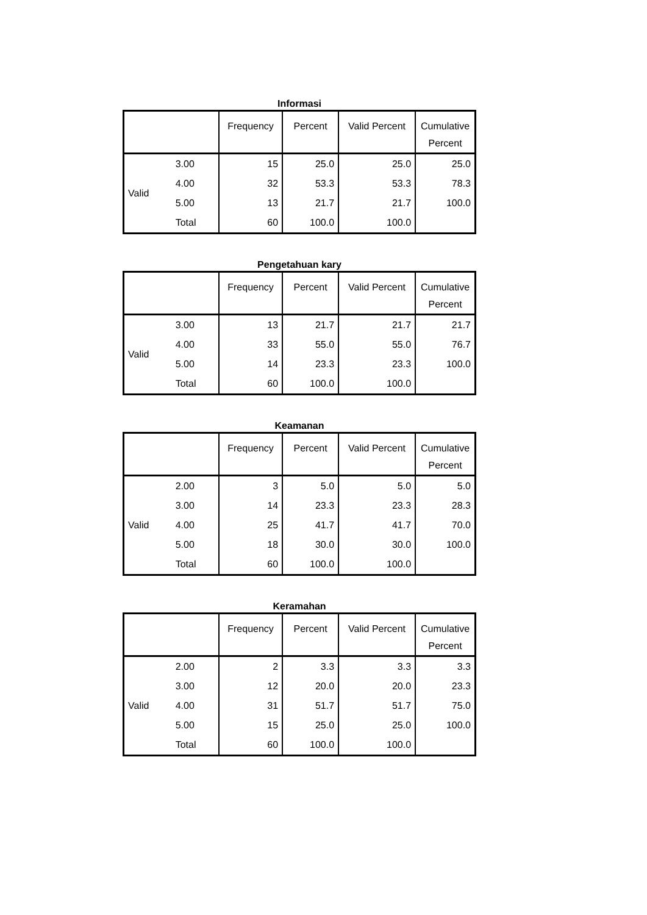Informasi
| | | Frequency | Percent | Valid Percent | Cumulative Percent |
| --- | --- | --- | --- | --- | --- |
| Valid | 3.00 | 15 | 25.0 | 25.0 | 25.0 |
| | 4.00 | 32 | 53.3 | 53.3 | 78.3 |
| | 5.00 | 13 | 21.7 | 21.7 | 100.0 |
| | Total | 60 | 100.0 | 100.0 | |
Pengetahuan kary
| | | Frequency | Percent | Valid Percent | Cumulative Percent |
| --- | --- | --- | --- | --- | --- |
| Valid | 3.00 | 13 | 21.7 | 21.7 | 21.7 |
| | 4.00 | 33 | 55.0 | 55.0 | 76.7 |
| | 5.00 | 14 | 23.3 | 23.3 | 100.0 |
| | Total | 60 | 100.0 | 100.0 | |
Keamanan
| | | Frequency | Percent | Valid Percent | Cumulative Percent |
| --- | --- | --- | --- | --- | --- |
| Valid | 2.00 | 3 | 5.0 | 5.0 | 5.0 |
| | 3.00 | 14 | 23.3 | 23.3 | 28.3 |
| | 4.00 | 25 | 41.7 | 41.7 | 70.0 |
| | 5.00 | 18 | 30.0 | 30.0 | 100.0 |
| | Total | 60 | 100.0 | 100.0 | |
Keramahan
| | | Frequency | Percent | Valid Percent | Cumulative Percent |
| --- | --- | --- | --- | --- | --- |
| Valid | 2.00 | 2 | 3.3 | 3.3 | 3.3 |
| | 3.00 | 12 | 20.0 | 20.0 | 23.3 |
| | 4.00 | 31 | 51.7 | 51.7 | 75.0 |
| | 5.00 | 15 | 25.0 | 25.0 | 100.0 |
| | Total | 60 | 100.0 | 100.0 | |